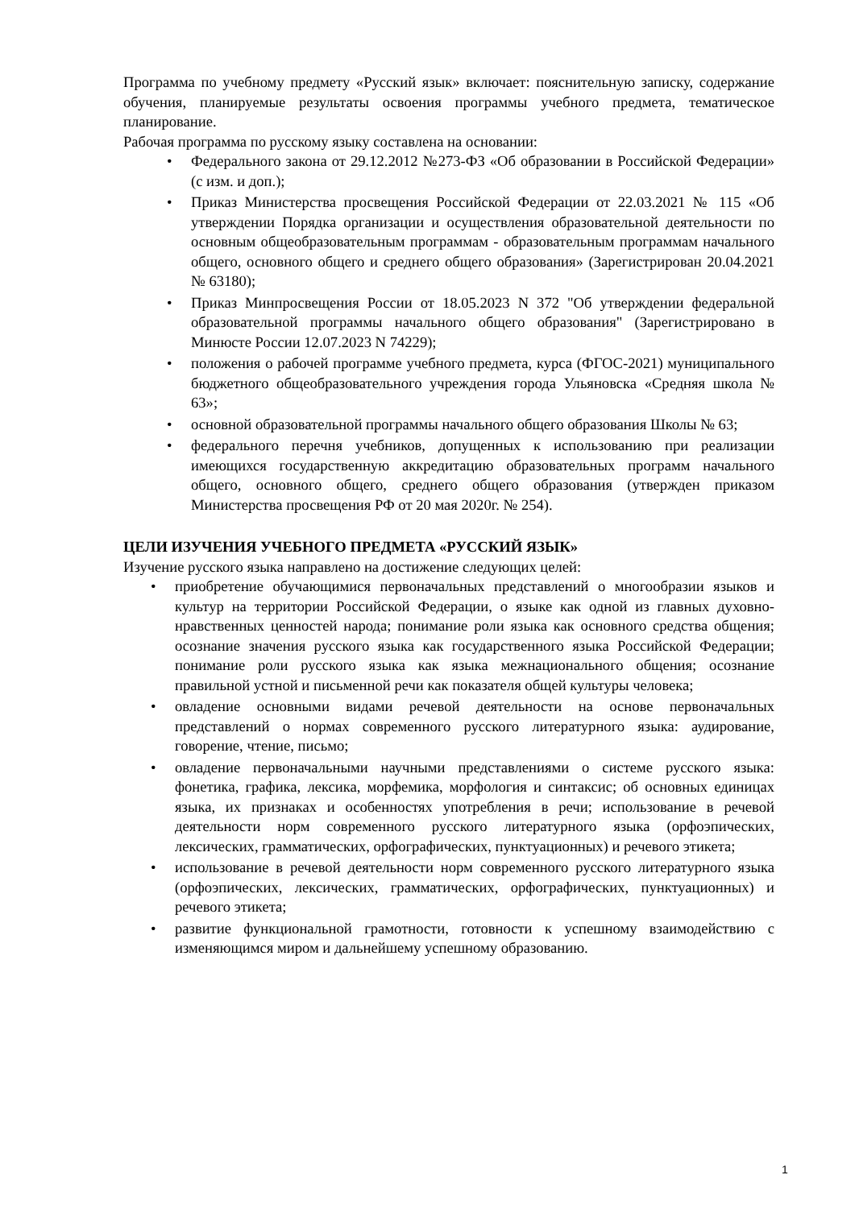Программа по учебному предмету «Русский язык» включает: пояснительную записку, содержание обучения, планируемые результаты освоения программы учебного предмета, тематическое планирование.
Рабочая программа по русскому языку составлена на основании:
• Федерального закона от 29.12.2012 №273-ФЗ «Об образовании в Российской Федерации» (с изм. и доп.);
• Приказ Министерства просвещения Российской Федерации от 22.03.2021 № 115 «Об утверждении Порядка организации и осуществления образовательной деятельности по основным общеобразовательным программам - образовательным программам начального общего, основного общего и среднего общего образования» (Зарегистрирован 20.04.2021 № 63180);
• Приказ Минпросвещения России от 18.05.2023 N 372 "Об утверждении федеральной образовательной программы начального общего образования" (Зарегистрировано в Минюсте России 12.07.2023 N 74229);
• положения о рабочей программе учебного предмета, курса (ФГОС-2021) муниципального бюджетного общеобразовательного учреждения города Ульяновска «Средняя школа № 63»;
• основной образовательной программы начального общего образования Школы № 63;
• федерального перечня учебников, допущенных к использованию при реализации имеющихся государственную аккредитацию образовательных программ начального общего, основного общего, среднего общего образования (утвержден приказом Министерства просвещения РФ от 20 мая 2020г. № 254).
ЦЕЛИ ИЗУЧЕНИЯ УЧЕБНОГО ПРЕДМЕТА «РУССКИЙ ЯЗЫК»
Изучение русского языка направлено на достижение следующих целей:
• приобретение обучающимися первоначальных представлений о многообразии языков и культур на территории Российской Федерации, о языке как одной из главных духовно-нравственных ценностей народа; понимание роли языка как основного средства общения; осознание значения русского языка как государственного языка Российской Федерации; понимание роли русского языка как языка межнационального общения; осознание правильной устной и письменной речи как показателя общей культуры человека;
• овладение основными видами речевой деятельности на основе первоначальных представлений о нормах современного русского литературного языка: аудирование, говорение, чтение, письмо;
• овладение первоначальными научными представлениями о системе русского языка: фонетика, графика, лексика, морфемика, морфология и синтаксис; об основных единицах языка, их признаках и особенностях употребления в речи; использование в речевой деятельности норм современного русского литературного языка (орфоэпических, лексических, грамматических, орфографических, пунктуационных) и речевого этикета;
• использование в речевой деятельности норм современного русского литературного языка (орфоэпических, лексических, грамматических, орфографических, пунктуационных) и речевого этикета;
• развитие функциональной грамотности, готовности к успешному взаимодействию с изменяющимся миром и дальнейшему успешному образованию.
1